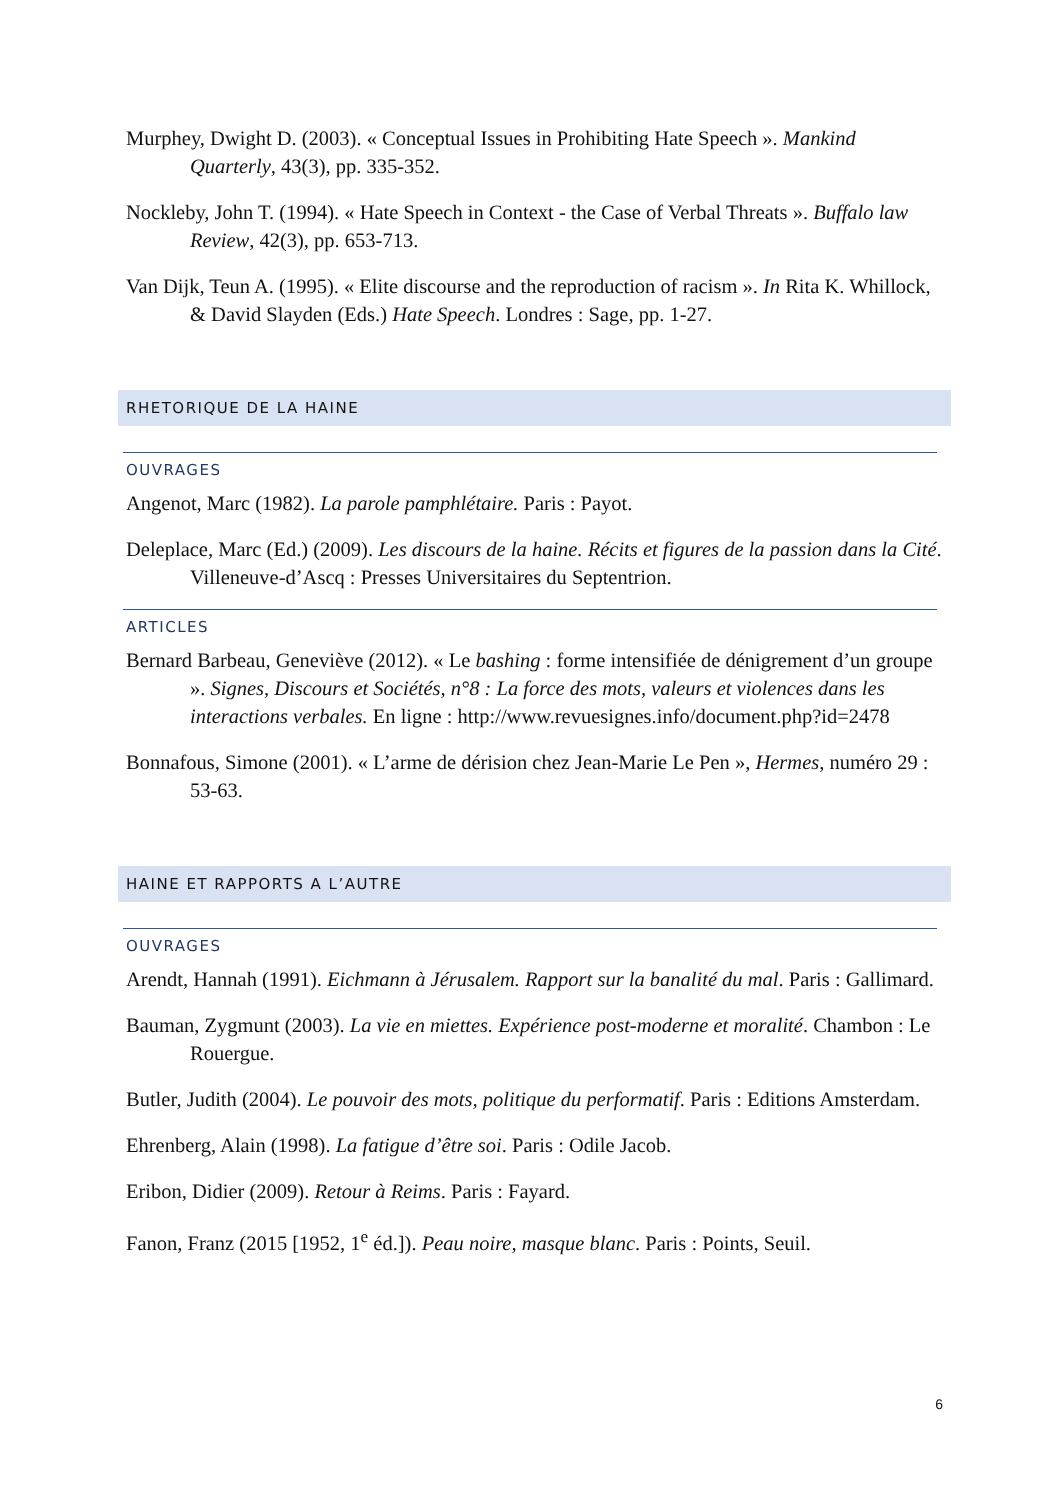Murphey, Dwight D. (2003). « Conceptual Issues in Prohibiting Hate Speech ». Mankind Quarterly, 43(3), pp. 335-352.
Nockleby, John T. (1994). « Hate Speech in Context - the Case of Verbal Threats ». Buffalo law Review, 42(3), pp. 653-713.
Van Dijk, Teun A. (1995). « Elite discourse and the reproduction of racism ». In Rita K. Whillock, & David Slayden (Eds.) Hate Speech. Londres : Sage, pp. 1-27.
RHETORIQUE DE LA HAINE
OUVRAGES
Angenot, Marc (1982). La parole pamphlétaire. Paris : Payot.
Deleplace, Marc (Ed.) (2009). Les discours de la haine. Récits et figures de la passion dans la Cité. Villeneuve-d’Ascq : Presses Universitaires du Septentrion.
ARTICLES
Bernard Barbeau, Geneviève (2012). « Le bashing : forme intensifiée de dénigrement d’un groupe ». Signes, Discours et Sociétés, n°8 : La force des mots, valeurs et violences dans les interactions verbales. En ligne : http://www.revuesignes.info/document.php?id=2478
Bonnafous, Simone (2001). « L’arme de dérision chez Jean-Marie Le Pen », Hermes, numéro 29 : 53-63.
HAINE ET RAPPORTS A L’AUTRE
OUVRAGES
Arendt, Hannah (1991). Eichmann à Jérusalem. Rapport sur la banalité du mal. Paris : Gallimard.
Bauman, Zygmunt (2003). La vie en miettes. Expérience post-moderne et moralité. Chambon : Le Rouergue.
Butler, Judith (2004). Le pouvoir des mots, politique du performatif. Paris : Editions Amsterdam.
Ehrenberg, Alain (1998). La fatigue d’être soi. Paris : Odile Jacob.
Eribon, Didier (2009). Retour à Reims. Paris : Fayard.
Fanon, Franz (2015 [1952, 1<sup>e</sup> éd.]). Peau noire, masque blanc. Paris : Points, Seuil.
6